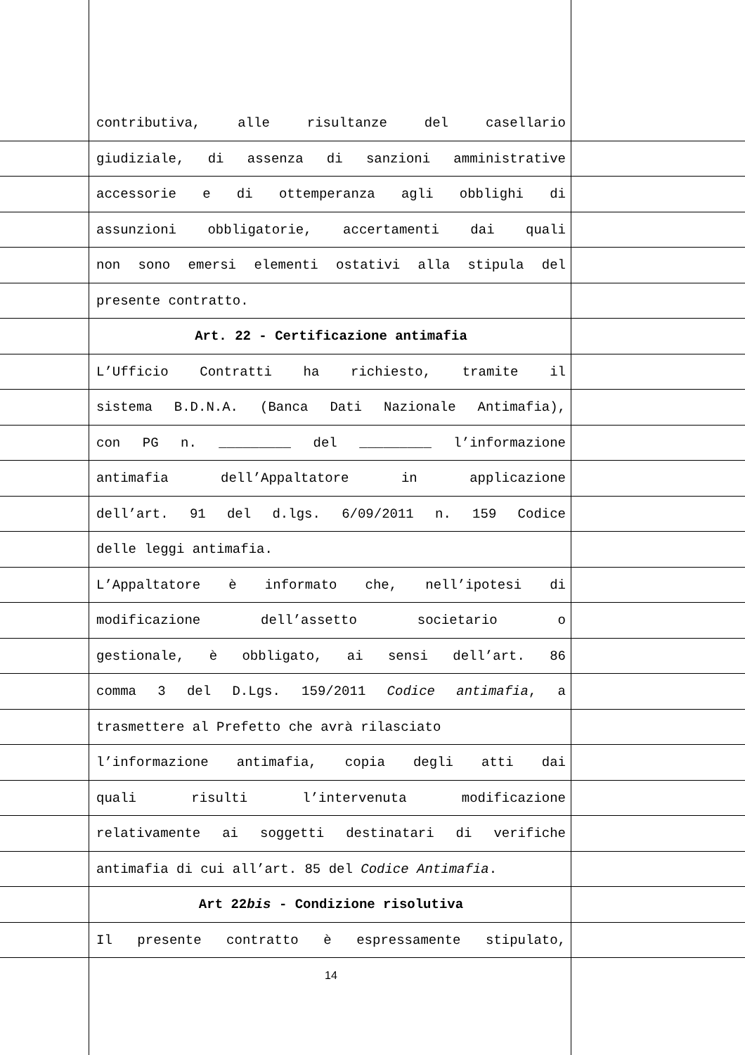contributiva, alle risultanze del casellario
giudiziale, di assenza di sanzioni amministrative
accessorie e di ottemperanza agli obblighi di
assunzioni obbligatorie, accertamenti dai quali
non sono emersi elementi ostativi alla stipula del
presente contratto.
Art. 22 - Certificazione antimafia
L’Ufficio Contratti ha richiesto, tramite il
sistema B.D.N.A. (Banca Dati Nazionale Antimafia),
con PG n. _________ del _________ l’informazione
antimafia dell’Appaltatore in applicazione
dell’art. 91 del d.lgs. 6/09/2011 n. 159 Codice
delle leggi antimafia.
L’Appaltatore è informato che, nell’ipotesi di
modificazione dell’assetto societario o
gestionale, è obbligato, ai sensi dell’art. 86
comma 3 del D.Lgs. 159/2011 Codice antimafia, a
trasmettere al Prefetto che avrà rilasciato
l’informazione antimafia, copia degli atti dai
quali risulti l’intervenuta modificazione
relativamente ai soggetti destinatari di verifiche
antimafia di cui all’art. 85 del Codice Antimafia.
Art 22bis - Condizione risolutiva
Il presente contratto è espressamente stipulato,
14